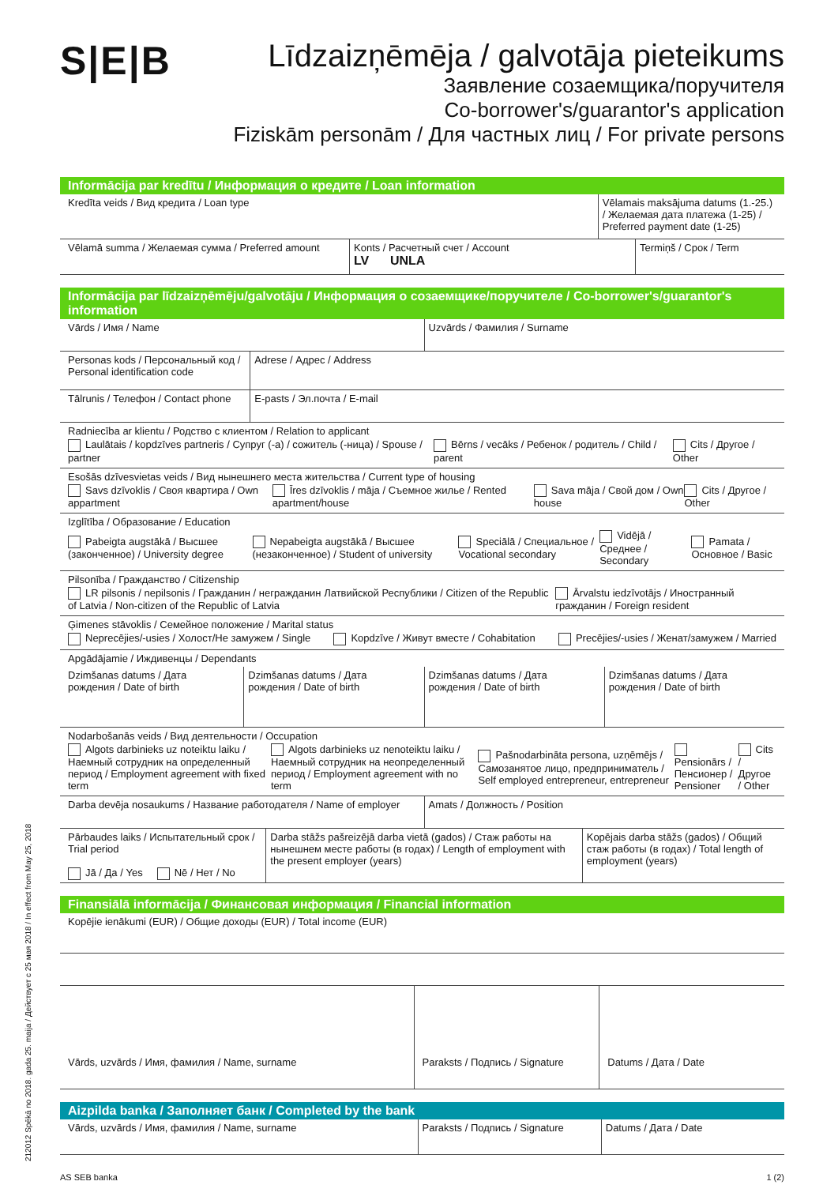212012 Spēkā no 2018. gada 25. maija / Действует с 25 мая 2018 / In effect from May 25, 2018
S|E|B
Līdzaizņēmēja / galvotāja pieteikums
Заявление созаемщика/поручителя
Co-borrower's/guarantor's application
Fiziskām personām / Для частных лиц / For private persons
Informācija par kredītu / Информация о кредите / Loan information
Kredīta veids / Вид кредита / Loan type
Vēlamais maksājuma datums (1.-25.) / Желаемая дата платежа (1-25) / Preferred payment date (1-25)
Vēlamā summa / Желаемая сумма / Preferred amount
Konts / Расчетный счет / Account
LV UNLA
Termiņš / Срок / Term
Informācija par līdzaizņēmēju/galvotāju / Информация о созаемщике/поручителе / Co-borrower's/guarantor's information
Vārds / Имя / Name Uzvārds / Фамилия / Surname
Personas kods / Персональный код / Personal identification code
Adrese / Адрес / Address
Tālrunis / Телефон / Contact phone
E-pasts / Эл.почта / E-mail
Radniecība ar klientu / Родство с клиентом / Relation to applicant
Laulātais / kopdzīves partneris / Супруг (-а) / сожитель (-ница) / Spouse / partner Bērns / vecāks / Ребенок / родитель / Child / parent Cits / Другое / Other
Esošās dzīvesvietas veids / Вид нынешнего места жительства / Current type of housing
Savs dzīvoklis / Своя квартира / Own appartment Īres dzīvoklis / māja / Съемное жилье / Rented apartment/house Sava māja / Свой дом / Own house Cits / Другое / Other
Izglītība / Образование / Education
Pabeigta augstākā / Высшее (законченное) / University degree Nepabeigta augstākā / Высшее (незаконченное) / Student of university Speciālā / Специальное / Vocational secondary Vidējā / Среднее / Secondary Pamata / Основное / Basic
Pilsonība / Гражданство / Citizenship
LR pilsonis / nepilsonis / Гражданин / негражданин Латвийской Республики / Citizen of the Republic of Latvia / Non-citizen of the Republic of Latvia Ārvalstu iedzīvotājs / Иностранный гражданин / Foreign resident
Ģimenes stāvoklis / Семейное положение / Marital status
Neprecējies/-usies / Холост/Не замужем / Single Kopdzīve / Живут вместе / Cohabitation Precējies/-usies / Женат/замужем / Married
Apgādājamie / Иждивенцы / Dependants
Dzimšanas datums / Дата рождения / Date of birth
Dzimšanas datums / Дата рождения / Date of birth
Dzimšanas datums / Дата рождения / Date of birth
Dzimšanas datums / Дата рождения / Date of birth
Nodarbošanās veids / Вид деятельности / Occupation
Algots darbinieks uz noteiktu laiku / Наемный сотрудник на определенный период / Employment agreement with fixed term Algots darbinieks uz nenoteiktu laiku / Наемный сотрудник на неопределенный период / Employment agreement with no term Pašnodarbināta persona, uzņēmējs / Самозанятое лицо, предприниматель / Self employed entrepreneur, entrepreneur Pensionārs / Пенсионер / Pensioner Cits / Другое / Other
Darba devēja nosaukums / Название работодателя / Name of employer
Amats / Должность / Position
Pārbaudes laiks / Испытательный срок / Trial period
Jā / Да / Yes Nē / Нет / No
Darba stāžs pašreizējā darba vietā (gados) / Стаж работы на нынешнем месте работы (в годах) / Length of employment with the present employer (years)
Kopējais darba stāžs (gados) / Общий стаж работы (в годах) / Total length of employment (years)
Finansiālā informācija / Финансовая информация / Financial information
Kopējie ienākumi (EUR) / Общие доходы (EUR) / Total income (EUR)
Vārds, uzvārds / Имя, фамилия / Name, surname
Paraksts / Подпись / Signature
Datums / Дата / Date
Aizpilda banka / Заполняет банк / Completed by the bank
Vārds, uzvārds / Имя, фамилия / Name, surname
Paraksts / Подпись / Signature Datums / Дата / Date
AS SEB banka 1 (2)